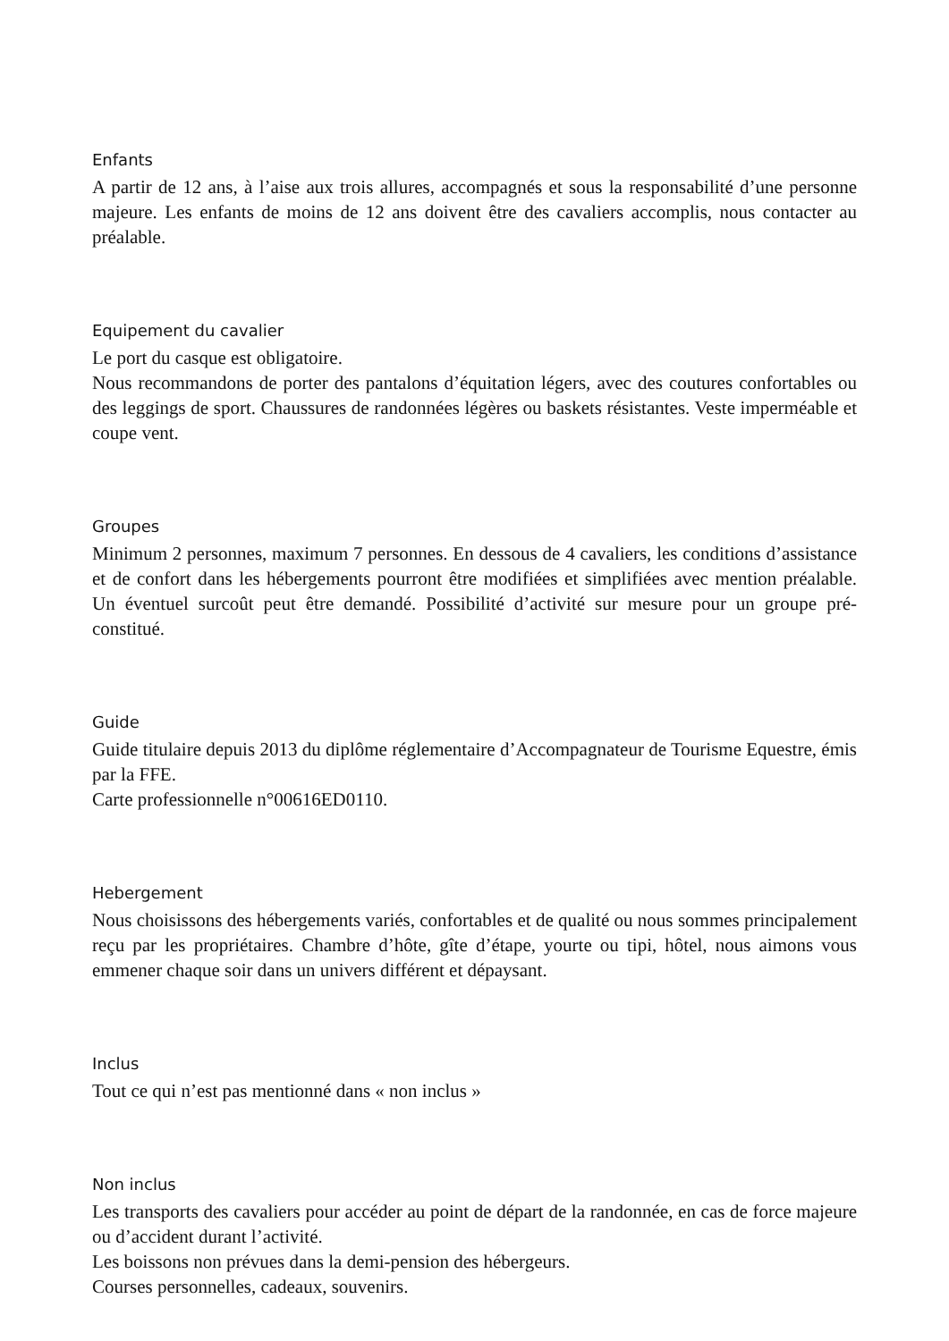Enfants
A partir de 12 ans, à l’aise aux trois allures, accompagnés et sous la responsabilité d’une personne majeure. Les enfants de moins de 12 ans doivent être des cavaliers accomplis, nous contacter au préalable.
Equipement du cavalier
Le port du casque est obligatoire.
Nous recommandons de porter des pantalons d’équitation légers, avec des coutures confortables ou des leggings de sport. Chaussures de randonnées légères ou baskets résistantes. Veste imperméable et coupe vent.
Groupes
Minimum 2 personnes, maximum 7 personnes. En dessous de 4 cavaliers, les conditions d’assistance et de confort dans les hébergements pourront être modifiées et simplifiées avec mention préalable. Un éventuel surcoût peut être demandé. Possibilité d’activité sur mesure pour un groupe pré-constitué.
Guide
Guide titulaire depuis 2013 du diplôme réglementaire d’Accompagnateur de Tourisme Equestre, émis par la FFE.
Carte professionnelle n°00616ED0110.
Hebergement
Nous choisissons des hébergements variés, confortables et de qualité ou nous sommes principalement reçu par les propriétaires. Chambre d’hôte, gîte d’étape, yourte ou tipi, hôtel, nous aimons vous emmener chaque soir dans un univers différent et dépaysant.
Inclus
Tout ce qui n’est pas mentionné dans « non inclus »
Non inclus
Les transports des cavaliers pour accéder au point de départ de la randonnée, en cas de force majeure ou d’accident durant l’activité.
Les boissons non prévues dans la demi-pension des hébergeurs.
Courses personnelles, cadeaux, souvenirs.